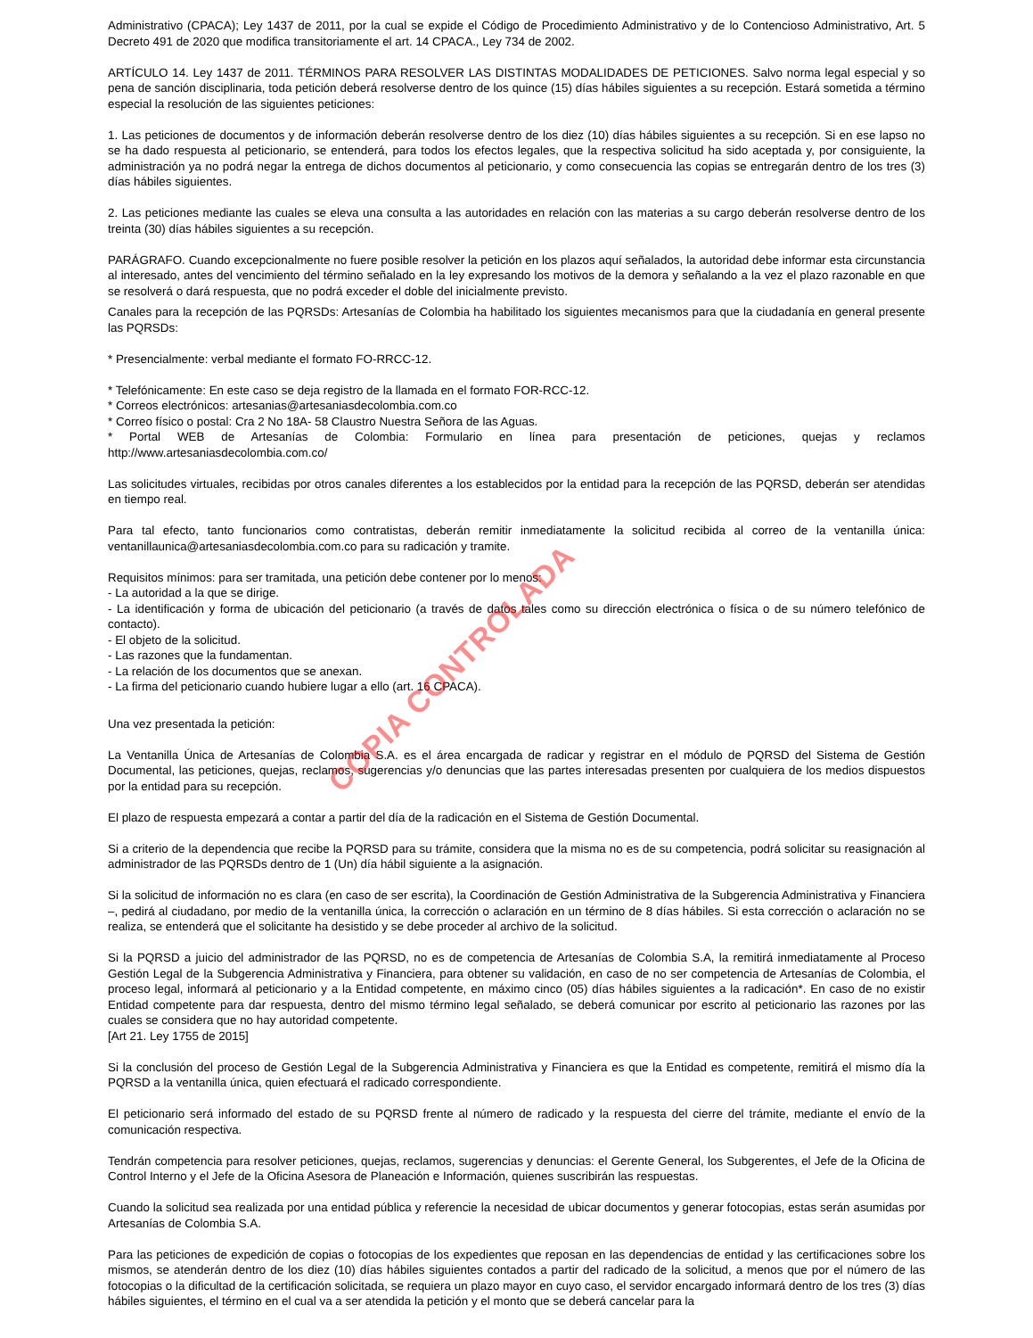Administrativo (CPACA); Ley 1437 de 2011, por la cual se expide el Código de Procedimiento Administrativo y de lo Contencioso Administrativo, Art. 5 Decreto 491 de 2020 que modifica transitoriamente el art. 14 CPACA., Ley 734 de 2002.
ARTÍCULO 14. Ley 1437 de 2011. TÉRMINOS PARA RESOLVER LAS DISTINTAS MODALIDADES DE PETICIONES. Salvo norma legal especial y so pena de sanción disciplinaria, toda petición deberá resolverse dentro de los quince (15) días hábiles siguientes a su recepción. Estará sometida a término especial la resolución de las siguientes peticiones:
1. Las peticiones de documentos y de información deberán resolverse dentro de los diez (10) días hábiles siguientes a su recepción. Si en ese lapso no se ha dado respuesta al peticionario, se entenderá, para todos los efectos legales, que la respectiva solicitud ha sido aceptada y, por consiguiente, la administración ya no podrá negar la entrega de dichos documentos al peticionario, y como consecuencia las copias se entregarán dentro de los tres (3) días hábiles siguientes.
2. Las peticiones mediante las cuales se eleva una consulta a las autoridades en relación con las materias a su cargo deberán resolverse dentro de los treinta (30) días hábiles siguientes a su recepción.
PARÁGRAFO. Cuando excepcionalmente no fuere posible resolver la petición en los plazos aquí señalados, la autoridad debe informar esta circunstancia al interesado, antes del vencimiento del término señalado en la ley expresando los motivos de la demora y señalando a la vez el plazo razonable en que se resolverá o dará respuesta, que no podrá exceder el doble del inicialmente previsto.
Canales para la recepción de las PQRSDs: Artesanías de Colombia ha habilitado los siguientes mecanismos para que la ciudadanía en general presente las PQRSDs:
* Presencialmente: verbal mediante el formato FO-RRCC-12.
* Telefónicamente: En este caso se deja registro de la llamada en el formato FOR-RCC-12.
* Correos electrónicos: artesanias@artesaniasdecolombia.com.co
* Correo físico o postal: Cra 2 No 18A- 58 Claustro Nuestra Señora de las Aguas.
* Portal WEB de Artesanías de Colombia: Formulario en línea para presentación de peticiones, quejas y reclamos http://www.artesaniasdecolombia.com.co/
Las solicitudes virtuales, recibidas por otros canales diferentes a los establecidos por la entidad para la recepción de las PQRSD, deberán ser atendidas en tiempo real.
Para tal efecto, tanto funcionarios como contratistas, deberán remitir inmediatamente la solicitud recibida al correo de la ventanilla única: ventanillaunica@artesaniasdecolombia.com.co para su radicación y tramite.
Requisitos mínimos: para ser tramitada, una petición debe contener por lo menos:
- La autoridad a la que se dirige.
- La identificación y forma de ubicación del peticionario (a través de datos tales como su dirección electrónica o física o de su número telefónico de contacto).
- El objeto de la solicitud.
- Las razones que la fundamentan.
- La relación de los documentos que se anexan.
- La firma del peticionario cuando hubiere lugar a ello (art. 16 CPACA).
Una vez presentada la petición:
La Ventanilla Única de Artesanías de Colombia S.A. es el área encargada de radicar y registrar en el módulo de PQRSD del Sistema de Gestión Documental, las peticiones, quejas, reclamos, sugerencias y/o denuncias que las partes interesadas presenten por cualquiera de los medios dispuestos por la entidad para su recepción.
El plazo de respuesta empezará a contar a partir del día de la radicación en el Sistema de Gestión Documental.
Si a criterio de la dependencia que recibe la PQRSD para su trámite, considera que la misma no es de su competencia, podrá solicitar su reasignación al administrador de las PQRSDs dentro de 1 (Un) día hábil siguiente a la asignación.
Si la solicitud de información no es clara (en caso de ser escrita), la Coordinación de Gestión Administrativa de la Subgerencia Administrativa y Financiera –, pedirá al ciudadano, por medio de la ventanilla única, la corrección o aclaración en un término de 8 días hábiles. Si esta corrección o aclaración no se realiza, se entenderá que el solicitante ha desistido y se debe proceder al archivo de la solicitud.
Si la PQRSD a juicio del administrador de las PQRSD, no es de competencia de Artesanías de Colombia S.A, la remitirá inmediatamente al Proceso Gestión Legal de la Subgerencia Administrativa y Financiera, para obtener su validación, en caso de no ser competencia de Artesanías de Colombia, el proceso legal, informará al peticionario y a la Entidad competente, en máximo cinco (05) días hábiles siguientes a la radicación*. En caso de no existir Entidad competente para dar respuesta, dentro del mismo término legal señalado, se deberá comunicar por escrito al peticionario las razones por las cuales se considera que no hay autoridad competente.
[Art 21. Ley 1755 de 2015]
Si la conclusión del proceso de Gestión Legal de la Subgerencia Administrativa y Financiera es que la Entidad es competente, remitirá el mismo día la PQRSD a la ventanilla única, quien efectuará el radicado correspondiente.
El peticionario será informado del estado de su PQRSD frente al número de radicado y la respuesta del cierre del trámite, mediante el envío de la comunicación respectiva.
Tendrán competencia para resolver peticiones, quejas, reclamos, sugerencias y denuncias: el Gerente General, los Subgerentes, el Jefe de la Oficina de Control Interno y el Jefe de la Oficina Asesora de Planeación e Información, quienes suscribirán las respuestas.
Cuando la solicitud sea realizada por una entidad pública y referencie la necesidad de ubicar documentos y generar fotocopias, estas serán asumidas por Artesanías de Colombia S.A.
Para las peticiones de expedición de copias o fotocopias de los expedientes que reposan en las dependencias de entidad y las certificaciones sobre los mismos, se atenderán dentro de los diez (10) días hábiles siguientes contados a partir del radicado de la solicitud, a menos que por el número de las fotocopias o la dificultad de la certificación solicitada, se requiera un plazo mayor en cuyo caso, el servidor encargado informará dentro de los tres (3) días hábiles siguientes, el término en el cual va a ser atendida la petición y el monto que se deberá cancelar para la
COPIA CONTROLADA